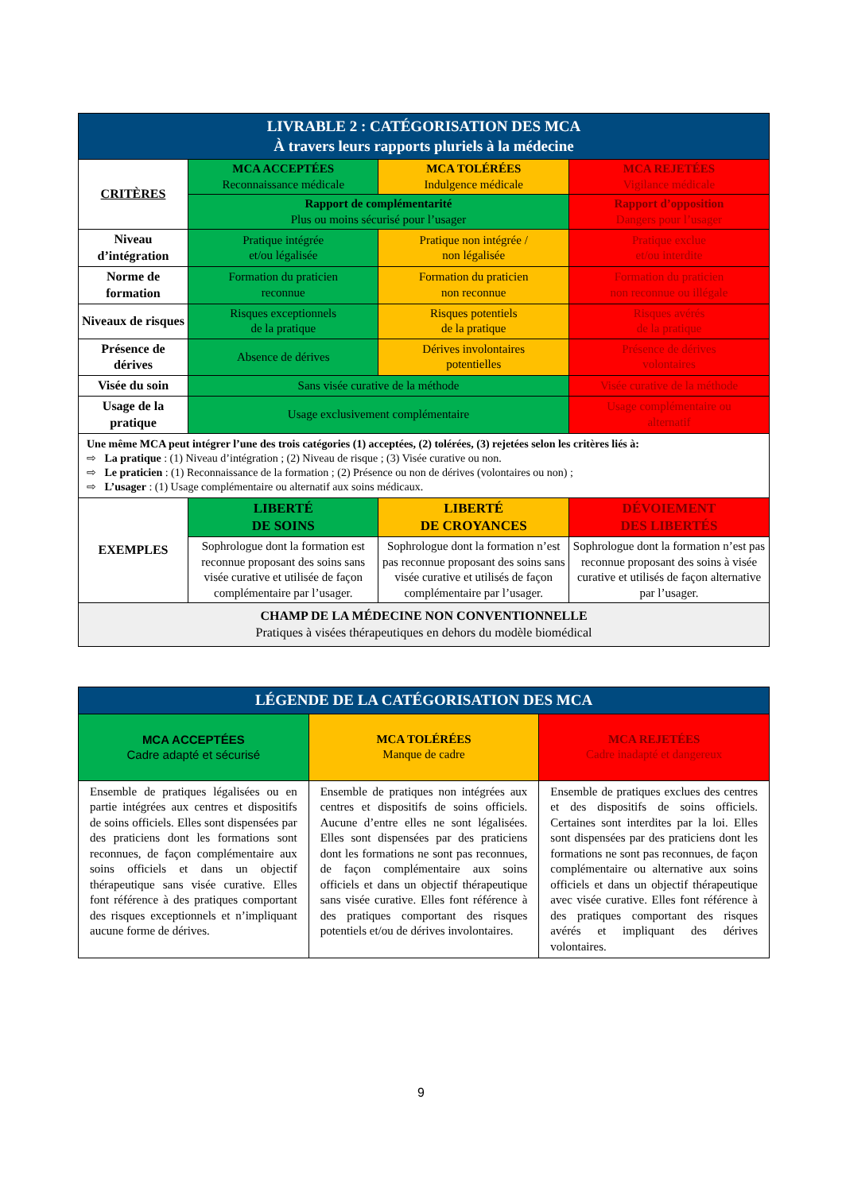| LIVRABLE 2 : CATÉGORISATION DES MCA À travers leurs rapports pluriels à la médecine | | | |
| CRITÈRES | MCA ACCEPTÉES Reconnaissance médicale | MCA TOLÉRÉES Indulgence médicale | MCA REJETÉES Vigilance médicale |
| | Rapport de complémentarité Plus ou moins sécurisé pour l’usager | | Rapport d’opposition Dangers pour l’usager |
| Niveau d’intégration | Pratique intégrée et/ou légalisée | Pratique non intégrée / non légalisée | Pratique exclue et/ou interdite |
| Norme de formation | Formation du praticien reconnue | Formation du praticien non reconnue | Formation du praticien non reconnue ou illégale |
| Niveaux de risques | Risques exceptionnels de la pratique | Risques potentiels de la pratique | Risques avérés de la pratique |
| Présence de dérives | Absence de dérives | Dérives involontaires potentielles | Présence de dérives volontaires |
| Visée du soin | Sans visée curative de la méthode | | Visée curative de la méthode |
| Usage de la pratique | Usage exclusivement complémentaire | | Usage complémentaire ou alternatif |
| Une même MCA peut intégrer l’une des trois catégories (1) acceptées, (2) tolérées, (3) rejetées selon les critères liés à: ⇨ La pratique : (1) Niveau d’intégration ; (2) Niveau de risque ; (3) Visée curative ou non. ⇨ Le praticien : (1) Reconnaissance de la formation ; (2) Présence ou non de dérives (volontaires ou non) ; ⇨ L’usager : (1) Usage complémentaire ou alternatif aux soins médicaux. | | | |
| EXEMPLES | LIBERTÉ DE SOINS | LIBERTÉ DE CROYANCES | DÉVOIEMENT DES LIBERTÉS |
| | Sophrologue dont la formation est reconnue proposant des soins sans visée curative et utilisée de façon complémentaire par l’usager. | Sophrologue dont la formation n’est pas reconnue proposant des soins sans visée curative et utilisés de façon complémentaire par l’usager. | Sophrologue dont la formation n’est pas reconnue proposant des soins à visée curative et utilisés de façon alternative par l’usager. |
| CHAMP DE LA MÉDECINE NON CONVENTIONNELLE Pratiques à visées thérapeutiques en dehors du modèle biomédical | | | |
| LÉGENDE DE LA CATÉGORISATION DES MCA | | |
| MCA ACCEPTÉES Cadre adapté et sécurisé | MCA TOLÉRÉES Manque de cadre | MCA REJETÉES Cadre inadapté et dangereux |
| Ensemble de pratiques légalisées ou en partie intégrées aux centres et dispositifs de soins officiels. Elles sont dispensées par des praticiens dont les formations sont reconnues, de façon complémentaire aux soins officiels et dans un objectif thérapeutique sans visée curative. Elles font référence à des pratiques comportant des risques exceptionnels et n’impliquant aucune forme de dérives. | Ensemble de pratiques non intégrées aux centres et dispositifs de soins officiels. Aucune d’entre elles ne sont légalisées. Elles sont dispensées par des praticiens dont les formations ne sont pas reconnues, de façon complémentaire aux soins officiels et dans un objectif thérapeutique sans visée curative. Elles font référence à des pratiques comportant des risques potentiels et/ou de dérives involontaires. | Ensemble de pratiques exclues des centres et des dispositifs de soins officiels. Certaines sont interdites par la loi. Elles sont dispensées par des praticiens dont les formations ne sont pas reconnues, de façon complémentaire ou alternative aux soins officiels et dans un objectif thérapeutique avec visée curative. Elles font référence à des pratiques comportant des risques avérés et impliquant des dérives volontaires. |
9